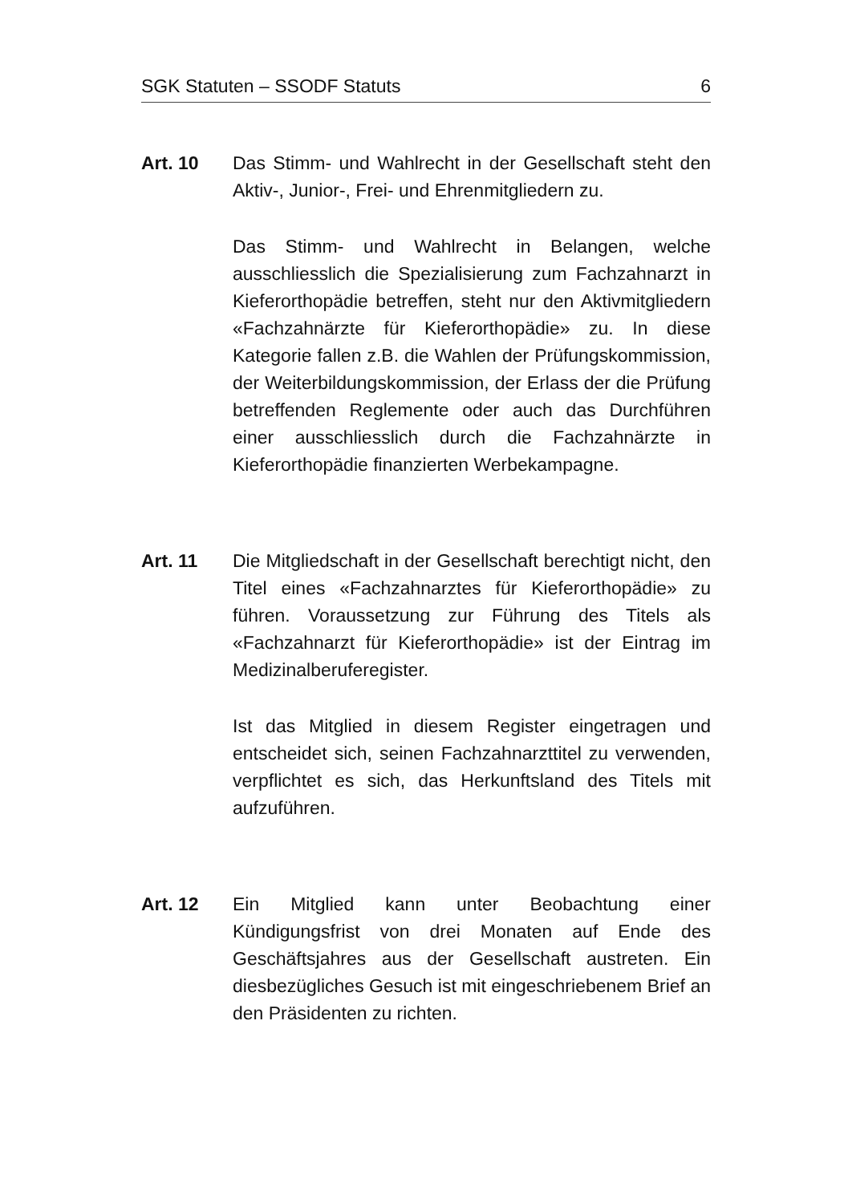SGK Statuten – SSODF Statuts 6
Art. 10 Das Stimm- und Wahlrecht in der Gesellschaft steht den Aktiv-, Junior-, Frei- und Ehrenmitgliedern zu.
Das Stimm- und Wahlrecht in Belangen, welche ausschliesslich die Spezialisierung zum Fachzahnarzt in Kieferorthopädie betreffen, steht nur den Aktivmitgliedern «Fachzahnärzte für Kieferorthopädie» zu. In diese Kategorie fallen z.B. die Wahlen der Prüfungskommission, der Weiterbildungskommission, der Erlass der die Prüfung betreffenden Reglemente oder auch das Durchführen einer ausschliesslich durch die Fachzahnärzte in Kieferorthopädie finanzierten Werbekampagne.
Art. 11 Die Mitgliedschaft in der Gesellschaft berechtigt nicht, den Titel eines «Fachzahnarztes für Kieferorthopädie» zu führen. Voraussetzung zur Führung des Titels als «Fachzahnarzt für Kieferorthopädie» ist der Eintrag im Medizinalberuferegister.
Ist das Mitglied in diesem Register eingetragen und entscheidet sich, seinen Fachzahnarzttitel zu verwenden, verpflichtet es sich, das Herkunftsland des Titels mit aufzuführen.
Art. 12 Ein Mitglied kann unter Beobachtung einer Kündigungsfrist von drei Monaten auf Ende des Geschäftsjahres aus der Gesellschaft austreten. Ein diesbezügliches Gesuch ist mit eingeschriebenem Brief an den Präsidenten zu richten.